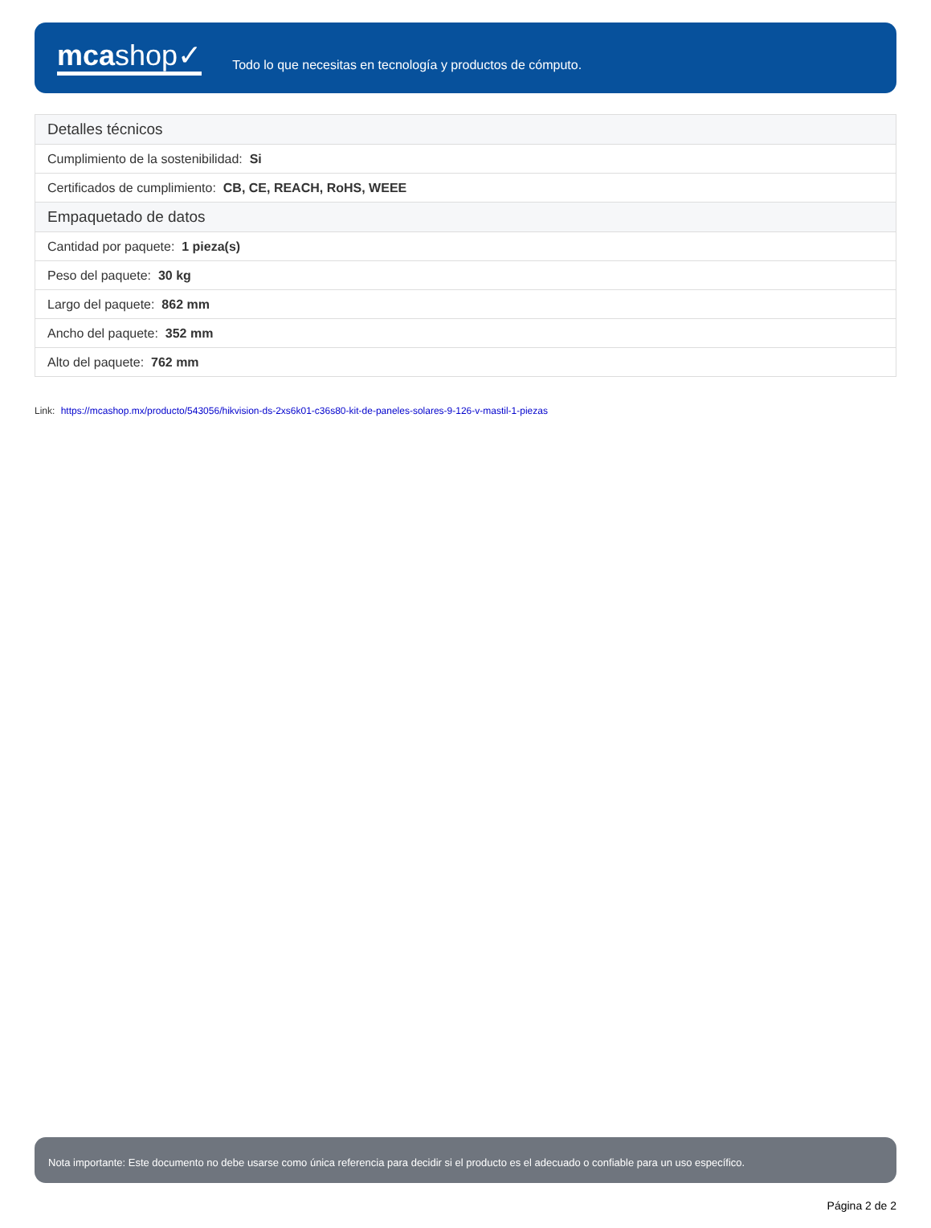mcashop✓
Todo lo que necesitas en tecnología y productos de cómputo.
| Detalles técnicos |
| --- |
| Cumplimiento de la sostenibilidad: Si |
| Certificados de cumplimiento: CB, CE, REACH, RoHS, WEEE |
| Empaquetado de datos |
| Cantidad por paquete: 1 pieza(s) |
| Peso del paquete: 30 kg |
| Largo del paquete: 862 mm |
| Ancho del paquete: 352 mm |
| Alto del paquete: 762 mm |
Link: https://mcashop.mx/producto/543056/hikvision-ds-2xs6k01-c36s80-kit-de-paneles-solares-9-126-v-mastil-1-piezas
Nota importante: Este documento no debe usarse como única referencia para decidir si el producto es el adecuado o confiable para un uso específico.
Página 2 de 2